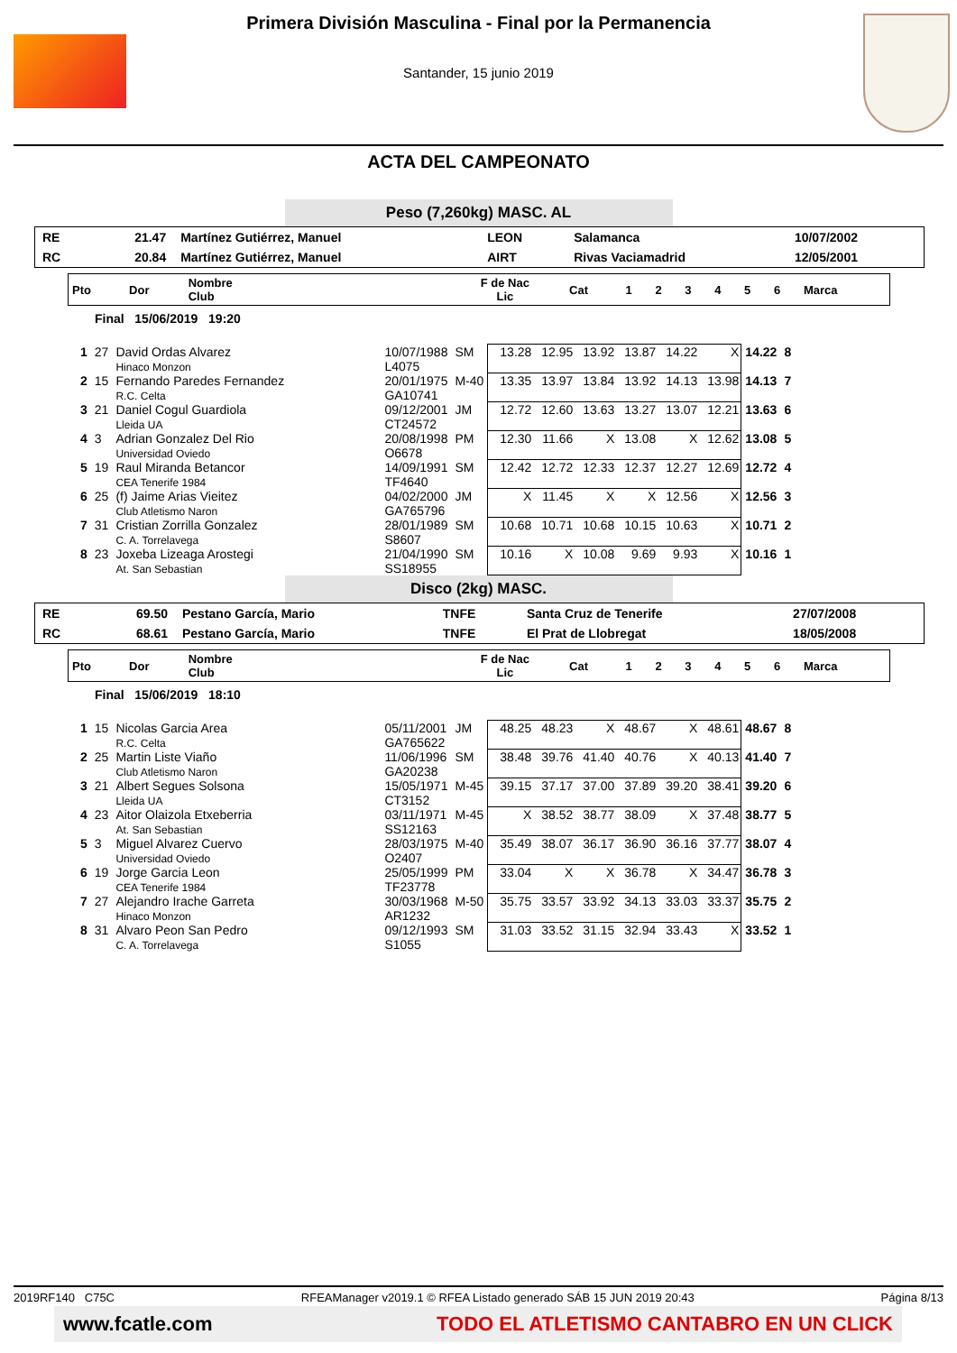Primera División Masculina - Final por la Permanencia
Santander, 15 junio 2019
ACTA DEL CAMPEONATO
Peso (7,260kg) MASC. AL
| RE | 21.47 | Martínez Gutiérrez, Manuel | LEON | Salamanca | 10/07/2002 |
| RC | 20.84 | Martínez Gutiérrez, Manuel | AIRT | Rivas Vaciamadrid | 12/05/2001 |
| Pto | Dor | Nombre Club | F de Nac Lic | Cat | 1 | 2 | 3 | 4 | 5 | 6 | Marca |
Final 15/06/2019 19:20
| 1 | 27 | David Ordas Alvarez Hinaco Monzon | 10/07/1988 L4075 | SM | 13.28 12.95 13.92 13.87 14.22 X | 14.22 | 8 |
| 2 | 15 | Fernando Paredes Fernandez R.C. Celta | 20/01/1975 GA10741 | M-40 | 13.35 13.97 13.84 13.92 14.13 13.98 | 14.13 | 7 |
| 3 | 21 | Daniel Cogul Guardiola Lleida UA | 09/12/2001 CT24572 | JM | 12.72 12.60 13.63 13.27 13.07 12.21 | 13.63 | 6 |
| 4 | 3 | Adrian Gonzalez Del Rio Universidad Oviedo | 20/08/1998 O6678 | PM | 12.30 11.66 X 13.08 X 12.62 | 13.08 | 5 |
| 5 | 19 | Raul Miranda Betancor CEA Tenerife 1984 | 14/09/1991 TF4640 | SM | 12.42 12.72 12.33 12.37 12.27 12.69 | 12.72 | 4 |
| 6 | 25 | (f) Jaime Arias Vieitez Club Atletismo Naron | 04/02/2000 GA765796 | JM | X 11.45 X X 12.56 X | 12.56 | 3 |
| 7 | 31 | Cristian Zorrilla Gonzalez C. A. Torrelavega | 28/01/1989 S8607 | SM | 10.68 10.71 10.68 10.15 10.63 X | 10.71 | 2 |
| 8 | 23 | Joxeba Lizeaga Arostegi At. San Sebastian | 21/04/1990 SS18955 | SM | 10.16 X 10.08 9.69 9.93 X | 10.16 | 1 |
Disco (2kg) MASC.
| RE | 69.50 | Pestano García, Mario | TNFE | Santa Cruz de Tenerife | 27/07/2008 |
| RC | 68.61 | Pestano García, Mario | TNFE | El Prat de Llobregat | 18/05/2008 |
| Pto | Dor | Nombre Club | F de Nac Lic | Cat | 1 | 2 | 3 | 4 | 5 | 6 | Marca |
Final 15/06/2019 18:10
| 1 | 15 | Nicolas Garcia Area R.C. Celta | 05/11/2001 GA765622 | JM | 48.25 48.23 X 48.67 X 48.61 | 48.67 | 8 |
| 2 | 25 | Martin Liste Viaño Club Atletismo Naron | 11/06/1996 GA20238 | SM | 38.48 39.76 41.40 40.76 X 40.13 | 41.40 | 7 |
| 3 | 21 | Albert Segues Solsona Lleida UA | 15/05/1971 CT3152 | M-45 | 39.15 37.17 37.00 37.89 39.20 38.41 | 39.20 | 6 |
| 4 | 23 | Aitor Olaizola Etxeberria At. San Sebastian | 03/11/1971 SS12163 | M-45 | X 38.52 38.77 38.09 X 37.48 | 38.77 | 5 |
| 5 | 3 | Miguel Alvarez Cuervo Universidad Oviedo | 28/03/1975 O2407 | M-40 | 35.49 38.07 36.17 36.90 36.16 37.77 | 38.07 | 4 |
| 6 | 19 | Jorge Garcia Leon CEA Tenerife 1984 | 25/05/1999 TF23778 | PM | 33.04 X X 36.78 X 34.47 | 36.78 | 3 |
| 7 | 27 | Alejandro Irache Garreta Hinaco Monzon | 30/03/1968 AR1232 | M-50 | 35.75 33.57 33.92 34.13 33.03 33.37 | 35.75 | 2 |
| 8 | 31 | Alvaro Peon San Pedro C. A. Torrelavega | 09/12/1993 S1055 | SM | 31.03 33.52 31.15 32.94 33.43 X | 33.52 | 1 |
2019RF140 C75C RFEAManager v2019.1 © RFEA Listado generado SÁB 15 JUN 2019 20:43 Página 8/13
www.fcatle.com TODO EL ATLETISMO CANTABRO EN UN CLICK